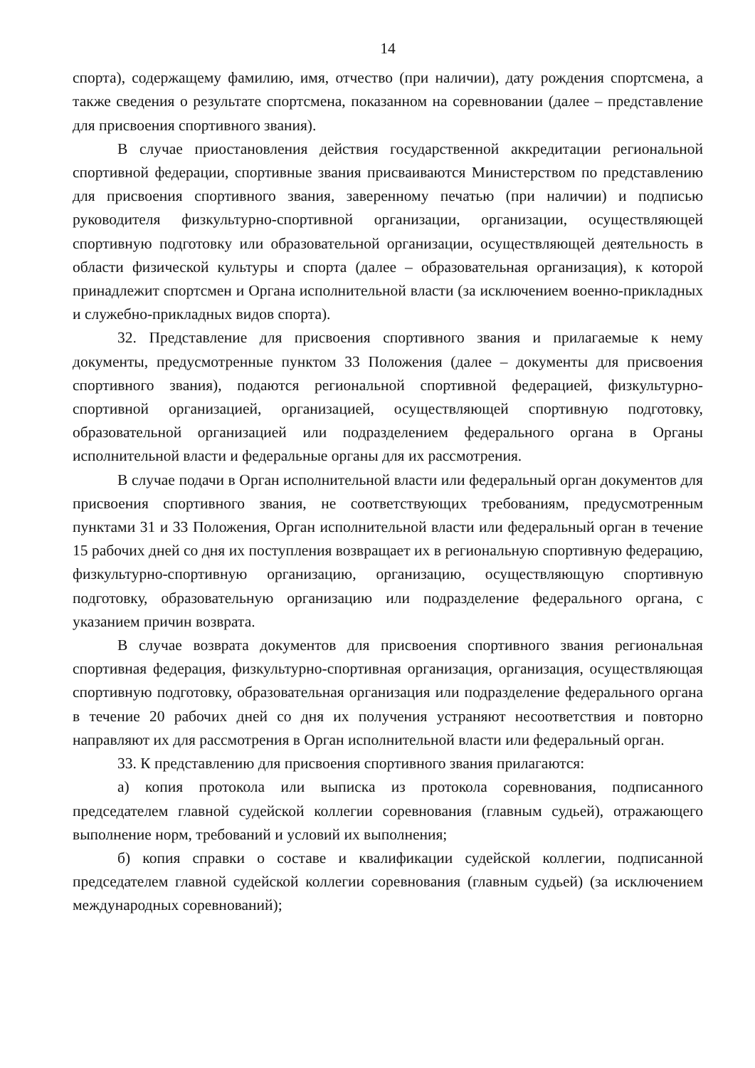14
спорта), содержащему фамилию, имя, отчество (при наличии), дату рождения спортсмена, а также сведения о результате спортсмена, показанном на соревновании (далее – представление для присвоения спортивного звания).
В случае приостановления действия государственной аккредитации региональной спортивной федерации, спортивные звания присваиваются Министерством по представлению для присвоения спортивного звания, заверенному печатью (при наличии) и подписью руководителя физкультурно-спортивной организации, организации, осуществляющей спортивную подготовку или образовательной организации, осуществляющей деятельность в области физической культуры и спорта (далее – образовательная организация), к которой принадлежит спортсмен и Органа исполнительной власти (за исключением военно-прикладных и служебно-прикладных видов спорта).
32. Представление для присвоения спортивного звания и прилагаемые к нему документы, предусмотренные пунктом 33 Положения (далее – документы для присвоения спортивного звания), подаются региональной спортивной федерацией, физкультурно-спортивной организацией, организацией, осуществляющей спортивную подготовку, образовательной организацией или подразделением федерального органа в Органы исполнительной власти и федеральные органы для их рассмотрения.
В случае подачи в Орган исполнительной власти или федеральный орган документов для присвоения спортивного звания, не соответствующих требованиям, предусмотренным пунктами 31 и 33 Положения, Орган исполнительной власти или федеральный орган в течение 15 рабочих дней со дня их поступления возвращает их в региональную спортивную федерацию, физкультурно-спортивную организацию, организацию, осуществляющую спортивную подготовку, образовательную организацию или подразделение федерального органа, с указанием причин возврата.
В случае возврата документов для присвоения спортивного звания региональная спортивная федерация, физкультурно-спортивная организация, организация, осуществляющая спортивную подготовку, образовательная организация или подразделение федерального органа в течение 20 рабочих дней со дня их получения устраняют несоответствия и повторно направляют их для рассмотрения в Орган исполнительной власти или федеральный орган.
33. К представлению для присвоения спортивного звания прилагаются:
а) копия протокола или выписка из протокола соревнования, подписанного председателем главной судейской коллегии соревнования (главным судьей), отражающего выполнение норм, требований и условий их выполнения;
б) копия справки о составе и квалификации судейской коллегии, подписанной председателем главной судейской коллегии соревнования (главным судьей) (за исключением международных соревнований);